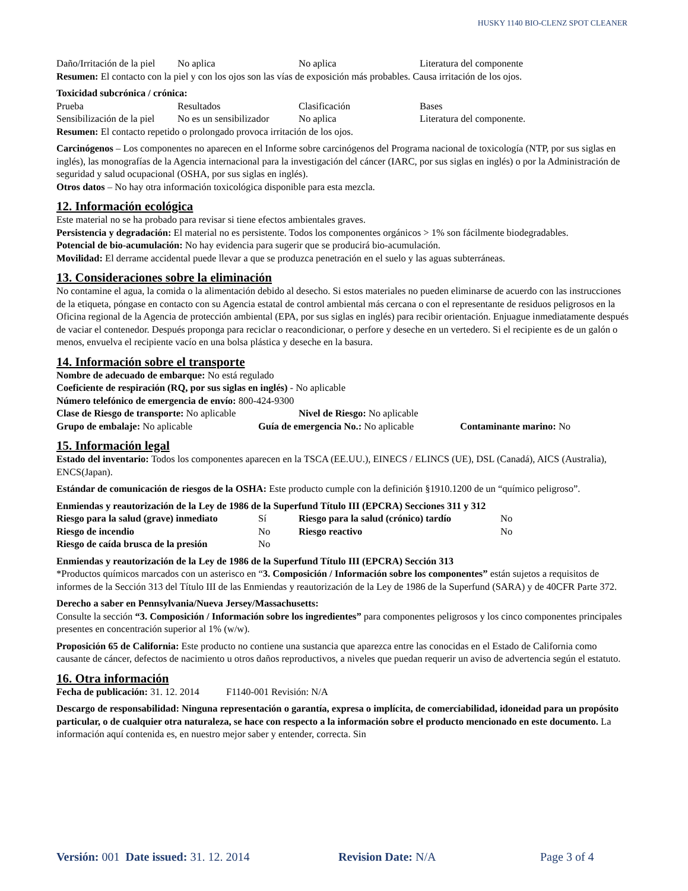HUSKY 1140 BIO-CLENZ SPOT CLEANER
| Daño/Irritación de la piel | No aplica | No aplica | Literatura del componente |
Resumen: El contacto con la piel y con los ojos son las vías de exposición más probables. Causa irritación de los ojos.
Toxicidad subcrónica / crónica:
| Prueba | Resultados | Clasificación | Bases |
| Sensibilización de la piel | No es un sensibilizador | No aplica | Literatura del componente. |
Resumen: El contacto repetido o prolongado provoca irritación de los ojos.
Carcinógenos – Los componentes no aparecen en el Informe sobre carcinógenos del Programa nacional de toxicología (NTP, por sus siglas en inglés), las monografías de la Agencia internacional para la investigación del cáncer (IARC, por sus siglas en inglés) o por la Administración de seguridad y salud ocupacional (OSHA, por sus siglas en inglés).
Otros datos – No hay otra información toxicológica disponible para esta mezcla.
12. Información ecológica
Este material no se ha probado para revisar si tiene efectos ambientales graves.
Persistencia y degradación: El material no es persistente. Todos los componentes orgánicos > 1% son fácilmente biodegradables.
Potencial de bio-acumulación: No hay evidencia para sugerir que se producirá bio-acumulación.
Movilidad: El derrame accidental puede llevar a que se produzca penetración en el suelo y las aguas subterráneas.
13. Consideraciones sobre la eliminación
No contamine el agua, la comida o la alimentación debido al desecho. Si estos materiales no pueden eliminarse de acuerdo con las instrucciones de la etiqueta, póngase en contacto con su Agencia estatal de control ambiental más cercana o con el representante de residuos peligrosos en la Oficina regional de la Agencia de protección ambiental (EPA, por sus siglas en inglés) para recibir orientación. Enjuague inmediatamente después de vaciar el contenedor. Después proponga para reciclar o reacondicionar, o perfore y deseche en un vertedero. Si el recipiente es de un galón o menos, envuelva el recipiente vacío en una bolsa plástica y deseche en la basura.
14. Información sobre el transporte
Nombre de adecuado de embarque: No está regulado
Coeficiente de respiración (RQ, por sus siglas en inglés) - No aplicable
Número telefónico de emergencia de envío: 800-424-9300
| Clase de Riesgo de transporte: No aplicable | Nivel de Riesgo: No aplicable |
| Grupo de embalaje: No aplicable | Guía de emergencia No.: No aplicable | Contaminante marino: No |
15. Información legal
Estado del inventario: Todos los componentes aparecen en la TSCA (EE.UU.), EINECS / ELINCS (UE), DSL (Canadá), AICS (Australia), ENCS(Japan).
Estándar de comunicación de riesgos de la OSHA: Este producto cumple con la definición §1910.1200 de un “químico peligroso”.
Enmiendas y reautorización de la Ley de 1986 de la Superfund Título III (EPCRA) Secciones 311 y 312
| Riesgo para la salud (grave) inmediato | Sí | Riesgo para la salud (crónico) tardío | No |
| Riesgo de incendio | No | Riesgo reactivo | No |
| Riesgo de caída brusca de la presión | No | | |
Enmiendas y reautorización de la Ley de 1986 de la Superfund Título III (EPCRA) Sección 313
*Productos químicos marcados con un asterisco en “3. Composición / Información sobre los componentes” están sujetos a requisitos de informes de la Sección 313 del Título III de las Enmiendas y reautorización de la Ley de 1986 de la Superfund (SARA) y de 40CFR Parte 372.
Derecho a saber en Pennsylvania/Nueva Jersey/Massachusetts:
Consulte la sección “3. Composición / Información sobre los ingredientes” para componentes peligrosos y los cinco componentes principales presentes en concentración superior al 1% (w/w).
Proposición 65 de California: Este producto no contiene una sustancia que aparezca entre las conocidas en el Estado de California como causante de cáncer, defectos de nacimiento u otros daños reproductivos, a niveles que puedan requerir un aviso de advertencia según el estatuto.
16. Otra información
Fecha de publicación: 31. 12. 2014 F1140-001 Revisión: N/A
Descargo de responsabilidad: Ninguna representación o garantía, expresa o implícita, de comerciabilidad, idoneidad para un propósito particular, o de cualquier otra naturaleza, se hace con respecto a la información sobre el producto mencionado en este documento. La información aquí contenida es, en nuestro mejor saber y entender, correcta. Sin
Versión: 001 Date issued: 31. 12. 2014 Revision Date: N/A Page 3 of 4